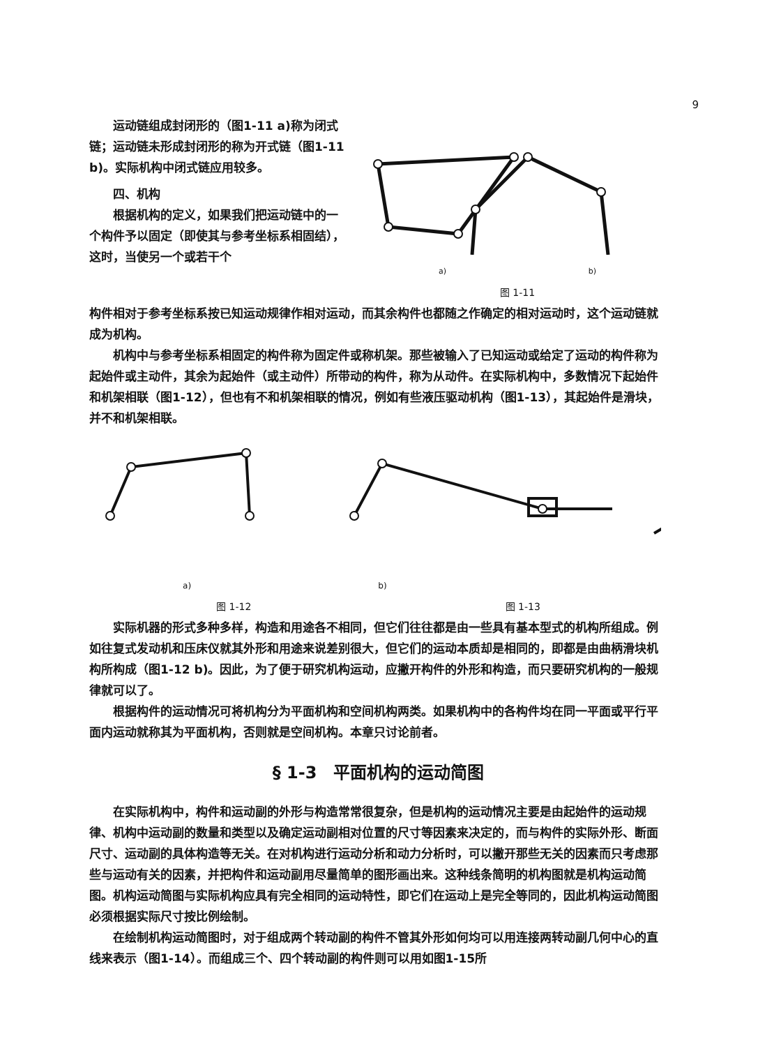9
运动链组成封闭形的（图1-11 a)称为闭式链；运动链未形成封闭形的称为开式链（图1-11 b)。实际机构中闭式链应用较多。
四、机构
根据机构的定义，如果我们把运动链中的一个构件予以固定（即使其与参考坐标系相固结），这时，当使另一个或若干个
a) b)
图 1-11
构件相对于参考坐标系按已知运动规律作相对运动，而其余构件也都随之作确定的相对运动时，这个运动链就成为机构。
机构中与参考坐标系相固定的构件称为固定件或称机架。那些被输入了已知运动或给定了运动的构件称为起始件或主动件，其余为起始件（或主动件）所带动的构件，称为从动件。在实际机构中，多数情况下起始件和机架相联（图1-12），但也有不和机架相联的情况，例如有些液压驱动机构（图1-13），其起始件是滑块，并不和机架相联。
a) b)
图 1-12 图 1-13
实际机器的形式多种多样，构造和用途各不相同，但它们往往都是由一些具有基本型式的机构所组成。例如往复式发动机和压床仪就其外形和用途来说差别很大，但它们的运动本质却是相同的，即都是由曲柄滑块机构所构成（图1-12 b)。因此，为了便于研究机构运动，应撇开构件的外形和构造，而只要研究机构的一般规律就可以了。
根据构件的运动情况可将机构分为平面机构和空间机构两类。如果机构中的各构件均在同一平面或平行平面内运动就称其为平面机构，否则就是空间机构。本章只讨论前者。
§ 1-3　平面机构的运动简图
在实际机构中，构件和运动副的外形与构造常常很复杂，但是机构的运动情况主要是由起始件的运动规律、机构中运动副的数量和类型以及确定运动副相对位置的尺寸等因素来决定的，而与构件的实际外形、断面尺寸、运动副的具体构造等无关。在对机构进行运动分析和动力分析时，可以撇开那些无关的因素而只考虑那些与运动有关的因素，并把构件和运动副用尽量简单的图形画出来。这种线条简明的机构图就是机构运动简图。机构运动简图与实际机构应具有完全相同的运动特性，即它们在运动上是完全等同的，因此机构运动简图必须根据实际尺寸按比例绘制。
在绘制机构运动简图时，对于组成两个转动副的构件不管其外形如何均可以用连接两转动副几何中心的直线来表示（图1-14）。而组成三个、四个转动副的构件则可以用如图1-15所